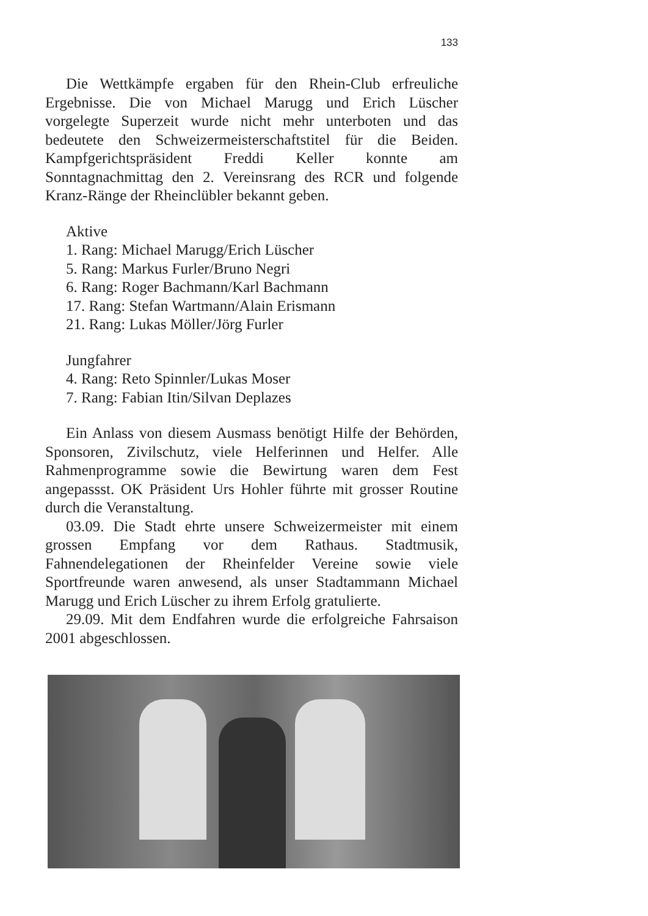133
Die Wettkämpfe ergaben für den Rhein-Club erfreuliche Ergebnisse. Die von Michael Marugg und Erich Lüscher vorgelegte Superzeit wurde nicht mehr unterboten und das bedeutete den Schweizermeisterschaftstitel für die Beiden. Kampfgerichtspräsident Freddi Keller konnte am Sonntagnachmittag den 2. Vereinsrang des RCR und folgende Kranz-Ränge der Rheinclübler bekannt geben.
Aktive
1. Rang: Michael Marugg/Erich Lüscher
5. Rang: Markus Furler/Bruno Negri
6. Rang: Roger Bachmann/Karl Bachmann
17. Rang: Stefan Wartmann/Alain Erismann
21. Rang: Lukas Möller/Jörg Furler
Jungfahrer
4. Rang: Reto Spinnler/Lukas Moser
7. Rang: Fabian Itin/Silvan Deplazes
Ein Anlass von diesem Ausmass benötigt Hilfe der Behörden, Sponsoren, Zivilschutz, viele Helferinnen und Helfer. Alle Rahmenprogramme sowie die Bewirtung waren dem Fest angepassst. OK Präsident Urs Hohler führte mit grosser Routine durch die Veranstaltung.
03.09. Die Stadt ehrte unsere Schweizermeister mit einem grossen Empfang vor dem Rathaus. Stadtmusik, Fahnendelegationen der Rheinfelder Vereine sowie viele Sportfreunde waren anwesend, als unser Stadtammann Michael Marugg und Erich Lüscher zu ihrem Erfolg gratulierte.
29.09. Mit dem Endfahren wurde die erfolgreiche Fahrsaison 2001 abgeschlossen.